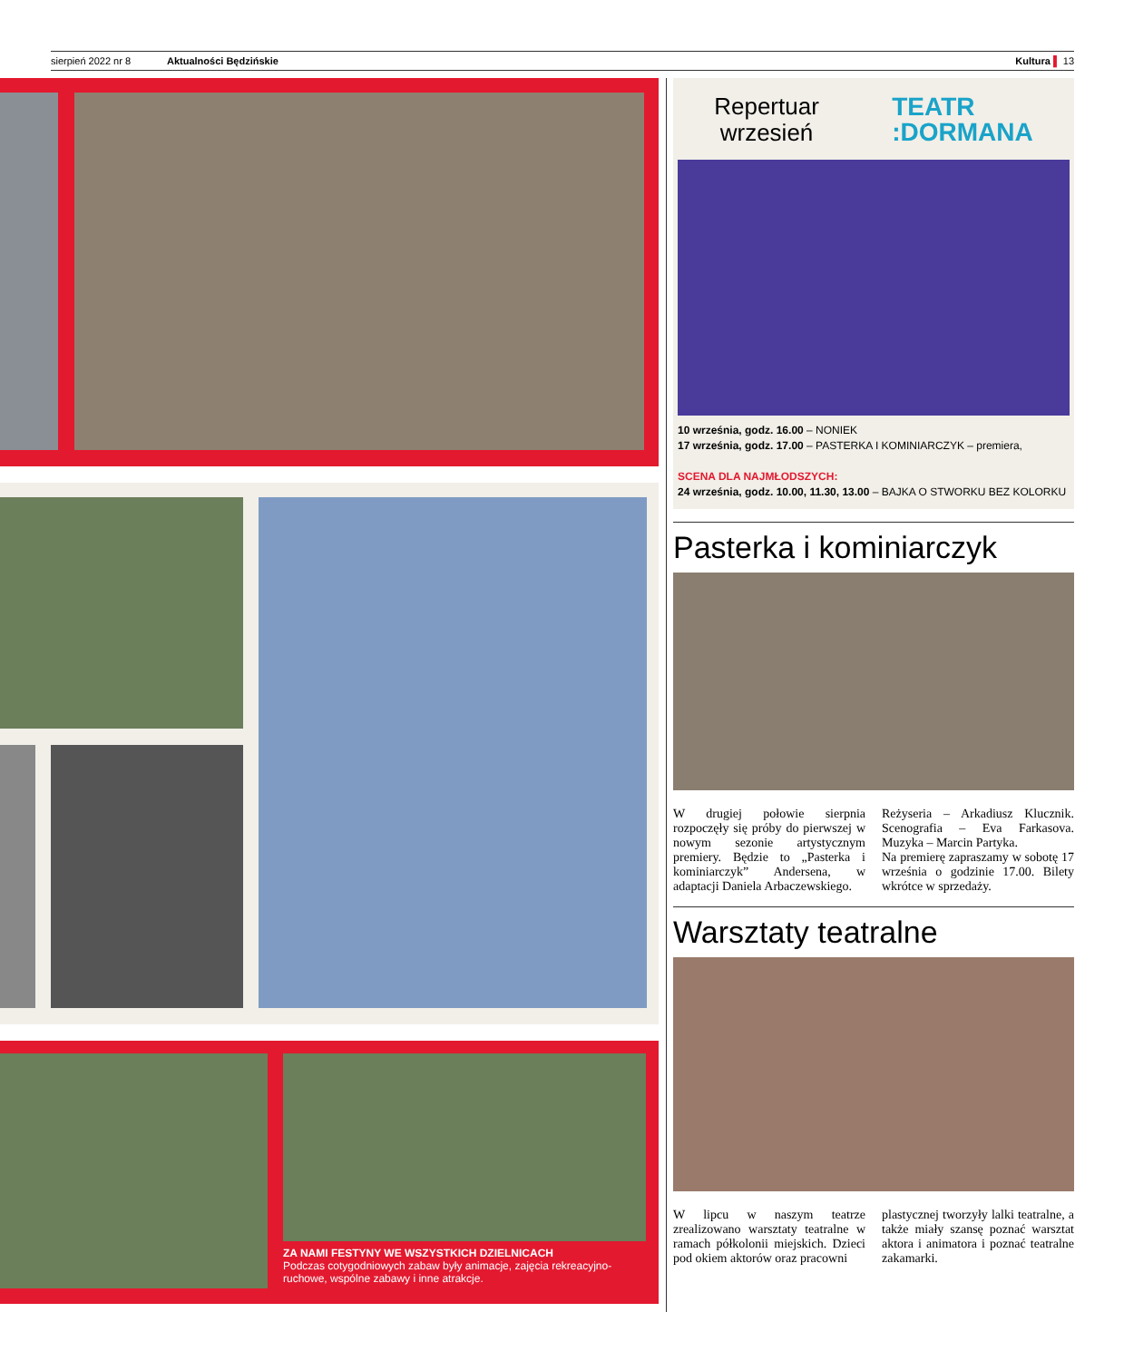sierpień 2022 nr 8 Aktualności Będzińskie Kultura ▌ 13
ZA NAMI FESTYNY WE WSZYSTKICH DZIELNICACH
Podczas cotygodniowych zabaw były animacje, zajęcia rekreacyjno-ruchowe, wspólne zabawy i inne atrakcje.
Repertuar
wrzesień
TEATR
:DORMANA
10 września, godz. 16.00 – NONIEK
17 września, godz. 17.00 – PASTERKA I KOMINIARCZYK – premiera,
SCENA DLA NAJMŁODSZYCH:
24 września, godz. 10.00, 11.30, 13.00 – BAJKA O STWORKU BEZ KOLORKU
Pasterka i kominiarczyk
W drugiej połowie sierpnia rozpoczęły się próby do pierwszej w nowym sezonie artystycznym premiery. Będzie to „Pasterka i kominiarczyk” Andersena, w adaptacji Daniela Arbaczewskiego.
Reżyseria – Arkadiusz Klucznik. Scenografia – Eva Farkasova. Muzyka – Marcin Partyka.
Na premierę zapraszamy w sobotę 17 września o godzinie 17.00. Bilety wkrótce w sprzedaży.
Warsztaty teatralne
W lipcu w naszym teatrze zrealizowano warsztaty teatralne w ramach półkolonii miejskich. Dzieci pod okiem aktorów oraz pracowni
plastycznej tworzyły lalki teatralne, a także miały szansę poznać warsztat aktora i animatora i poznać teatralne zakamarki.